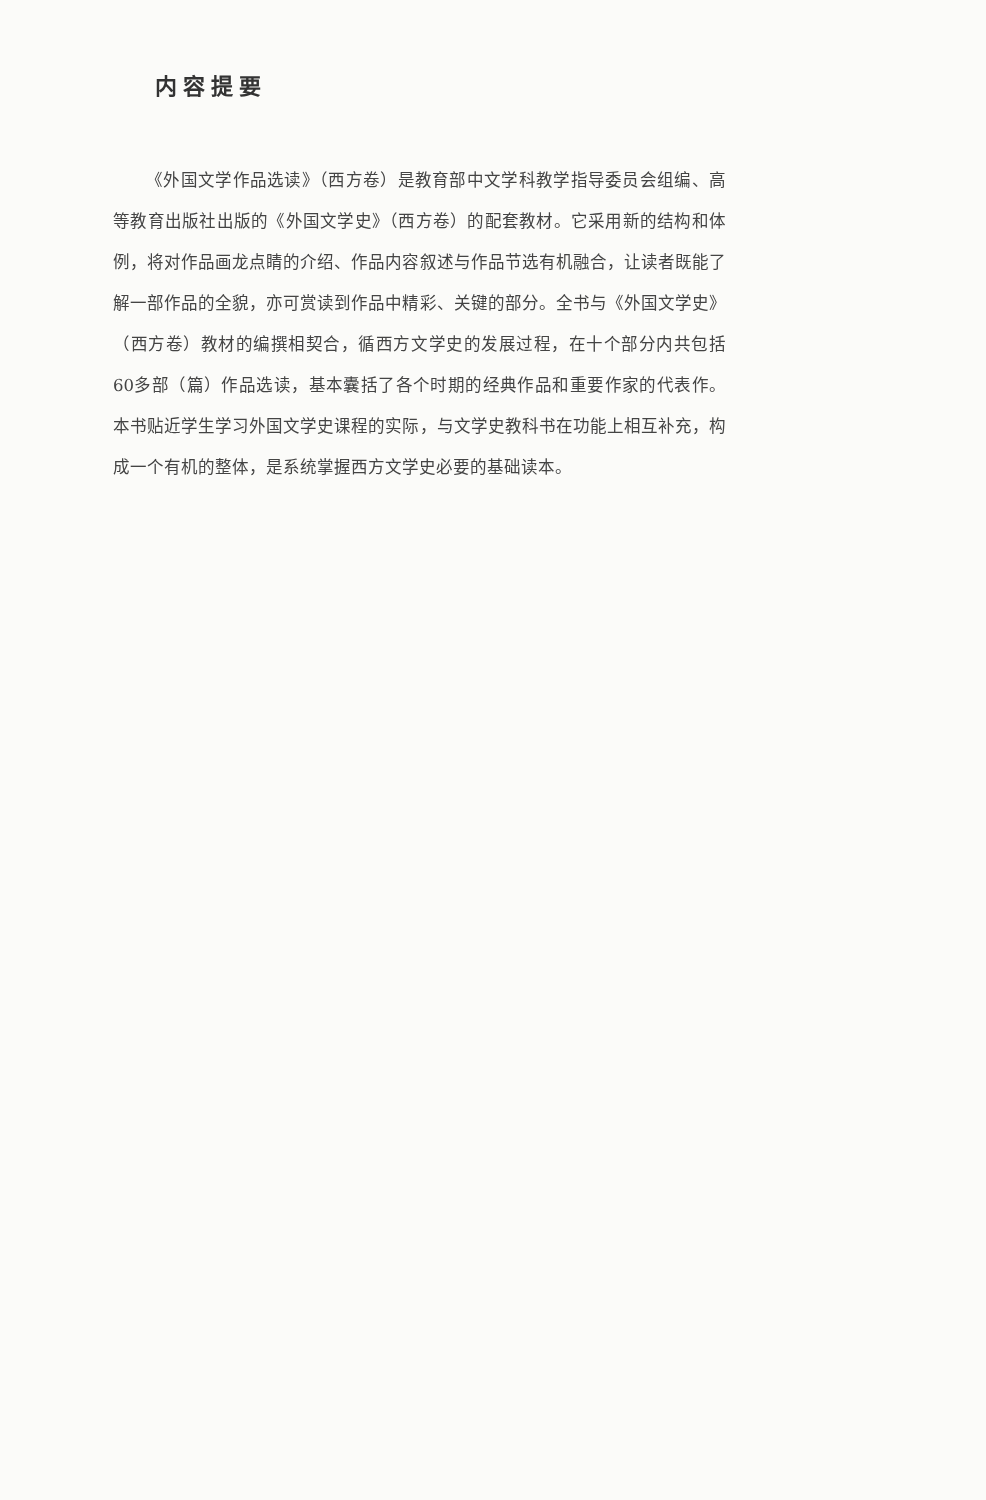内容提要
《外国文学作品选读》（西方卷）是教育部中文学科教学指导委员会组编、高等教育出版社出版的《外国文学史》（西方卷）的配套教材。它采用新的结构和体例，将对作品画龙点睛的介绍、作品内容叙述与作品节选有机融合，让读者既能了解一部作品的全貌，亦可赏读到作品中精彩、关键的部分。全书与《外国文学史》（西方卷）教材的编撰相契合，循西方文学史的发展过程，在十个部分内共包括60多部（篇）作品选读，基本囊括了各个时期的经典作品和重要作家的代表作。本书贴近学生学习外国文学史课程的实际，与文学史教科书在功能上相互补充，构成一个有机的整体，是系统掌握西方文学史必要的基础读本。